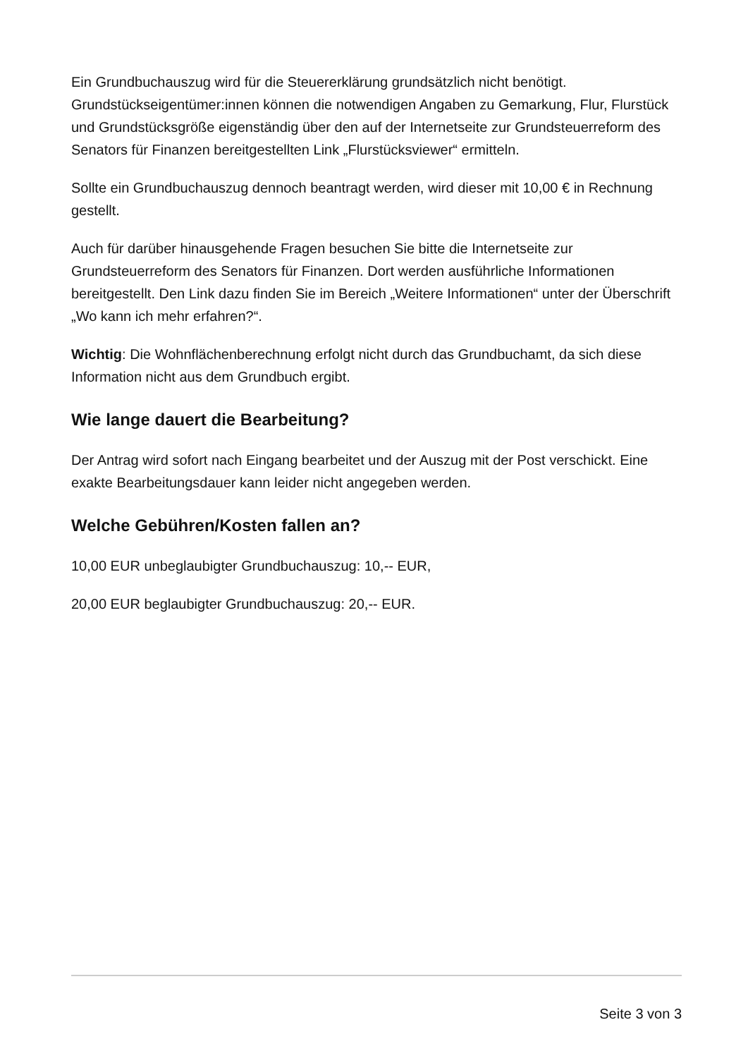Ein Grundbuchauszug wird für die Steuererklärung grundsätzlich nicht benötigt. Grundstückseigentümer:innen können die notwendigen Angaben zu Gemarkung, Flur, Flurstück und Grundstücksgröße eigenständig über den auf der Internetseite zur Grundsteuerreform des Senators für Finanzen bereitgestellten Link „Flurstücksviewer“ ermitteln.
Sollte ein Grundbuchauszug dennoch beantragt werden, wird dieser mit 10,00 € in Rechnung gestellt.
Auch für darüber hinausgehende Fragen besuchen Sie bitte die Internetseite zur Grundsteuerreform des Senators für Finanzen. Dort werden ausführliche Informationen bereitgestellt. Den Link dazu finden Sie im Bereich „Weitere Informationen“ unter der Überschrift „Wo kann ich mehr erfahren?“.
Wichtig: Die Wohnflächenberechnung erfolgt nicht durch das Grundbuchamt, da sich diese Information nicht aus dem Grundbuch ergibt.
Wie lange dauert die Bearbeitung?
Der Antrag wird sofort nach Eingang bearbeitet und der Auszug mit der Post verschickt. Eine exakte Bearbeitungsdauer kann leider nicht angegeben werden.
Welche Gebühren/Kosten fallen an?
10,00 EUR unbeglaubigter Grundbuchauszug: 10,-- EUR,
20,00 EUR beglaubigter Grundbuchauszug: 20,-- EUR.
Seite 3 von 3